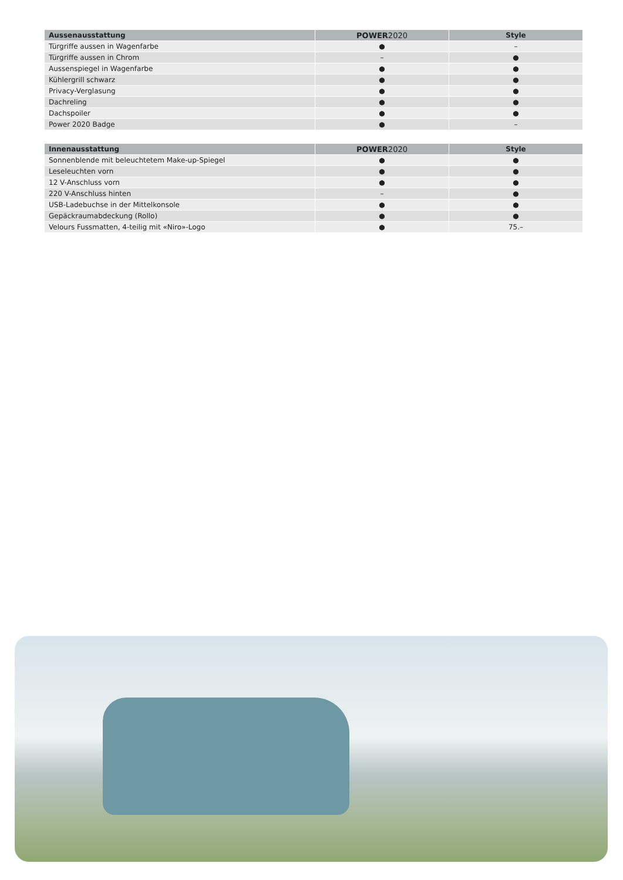| Aussenausstattung | POWER 2020 | Style |
| --- | --- | --- |
| Türgriffe aussen in Wagenfarbe | ● | – |
| Türgriffe aussen in Chrom | – | ● |
| Aussenspiegel in Wagenfarbe | ● | ● |
| Kühlergrill schwarz | ● | ● |
| Privacy-Verglasung | ● | ● |
| Dachreling | ● | ● |
| Dachspoiler | ● | ● |
| Power 2020 Badge | ● | – |
| Innenausstattung | POWER 2020 | Style |
| --- | --- | --- |
| Sonnenblende mit beleuchtetem Make-up-Spiegel | ● | ● |
| Leseleuchten vorn | ● | ● |
| 12 V-Anschluss vorn | ● | ● |
| 220 V-Anschluss hinten | – | ● |
| USB-Ladebuchse in der Mittelkonsole | ● | ● |
| Gepäckraumabdeckung (Rollo) | ● | ● |
| Velours Fussmatten, 4-teilig mit «Niro»-Logo | ● | 75.– |